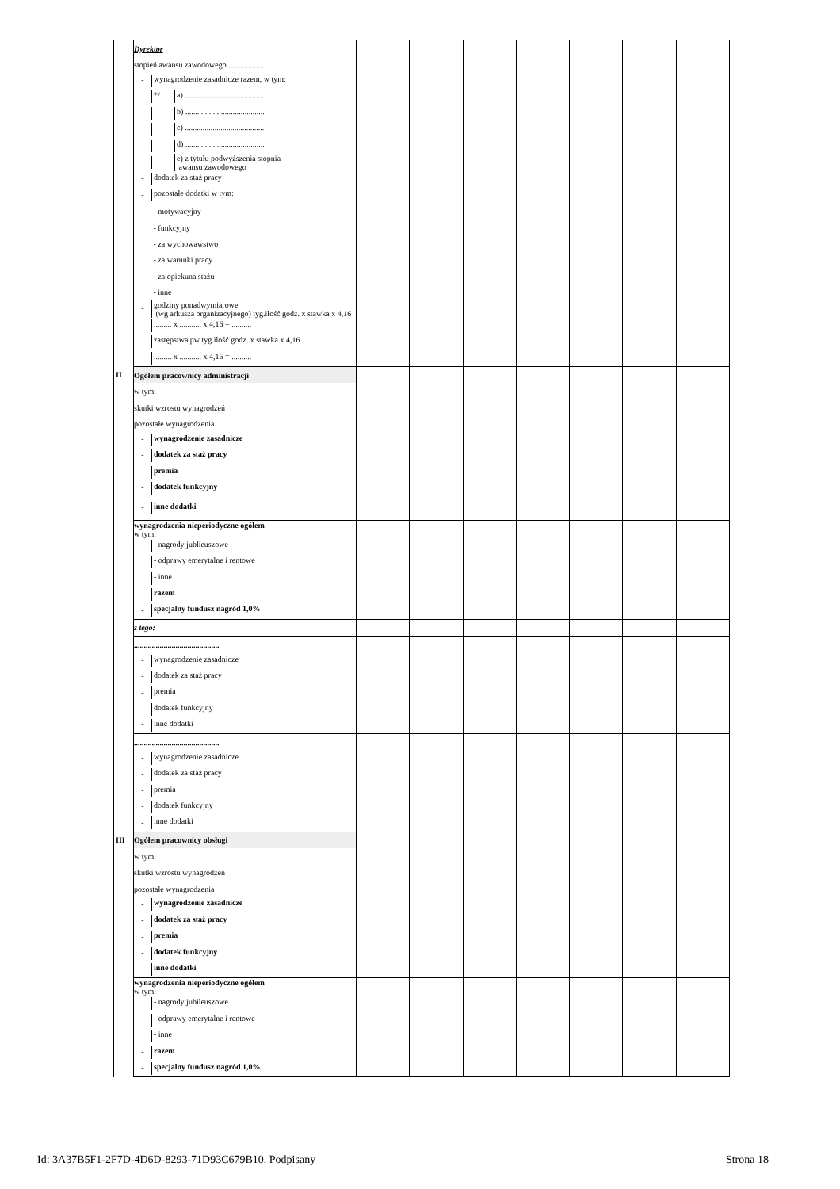| | Dyrektor | | | | | | | |
| | stopień awansu zawodowego .................. | | | | | | | |
| | - wynagrodzenie zasadnicze razem, w tym: | | | | | | | |
| | */ a) ........................................ | | | | | | | |
| | b) ........................................ | | | | | | | |
| | c) ........................................ | | | | | | | |
| | d) ........................................ | | | | | | | |
| | e) z tytułu podwyższenia stopnia awansu zawodowego | | | | | | | |
| | - dodatek za staż pracy | | | | | | | |
| | - pozostałe dodatki w tym: | | | | | | | |
| | - motywacyjny | | | | | | | |
| | - funkcyjny | | | | | | | |
| | - za wychowawstwo | | | | | | | |
| | - za warunki pracy | | | | | | | |
| | - za opiekuna stażu | | | | | | | |
| | - inne | | | | | | | |
| | - godziny ponadwymiarowe (wg arkusza organizacyjnego) tyg.ilość godz. x stawka x 4,16 | | | | | | | |
| | ......... x ........... x 4,16 = .......... | | | | | | | |
| | - zastępstwa pw tyg.ilość godz. x stawka x 4,16 | | | | | | | |
| | ......... x ........... x 4,16 = .......... | | | | | | | |
| II | Ogółem pracownicy administracji | | | | | | | |
| | w tym: | | | | | | | |
| | skutki wzrostu wynagrodzeń | | | | | | | |
| | pozostałe wynagrodzenia | | | | | | | |
| | - wynagrodzenie zasadnicze | | | | | | | |
| | - dodatek za staż pracy | | | | | | | |
| | - premia | | | | | | | |
| | - dodatek funkcyjny | | | | | | | |
| | - inne dodatki | | | | | | | |
| | wynagrodzenia nieperiodyczne ogółem w tym: | | | | | | | |
| | - nagrody jublieuszowe | | | | | | | |
| | - odprawy emerytalne i rentowe | | | | | | | |
| | - inne | | | | | | | |
| | - razem | | | | | | | |
| | - specjalny fundusz nagród 1,0% | | | | | | | |
| | z tego: | | | | | | | |
| | ........................................... | | | | | | | |
| | - wynagrodzenie zasadnicze | | | | | | | |
| | - dodatek za staż pracy | | | | | | | |
| | - premia | | | | | | | |
| | - dodatek funkcyjny | | | | | | | |
| | - inne dodatki | | | | | | | |
| | ........................................... | | | | | | | |
| | - wynagrodzenie zasadnicze | | | | | | | |
| | - dodatek za staż pracy | | | | | | | |
| | - premia | | | | | | | |
| | - dodatek funkcyjny | | | | | | | |
| | - inne dodatki | | | | | | | |
| III | Ogółem pracownicy obsługi | | | | | | | |
| | w tym: | | | | | | | |
| | skutki wzrostu wynagrodzeń | | | | | | | |
| | pozostałe wynagrodzenia | | | | | | | |
| | - wynagrodzenie zasadnicze | | | | | | | |
| | - dodatek za staż pracy | | | | | | | |
| | - premia | | | | | | | |
| | - dodatek funkcyjny | | | | | | | |
| | - inne dodatki | | | | | | | |
| | wynagrodzenia nieperiodyczne ogółem w tym: | | | | | | | |
| | - nagrody jubileuszowe | | | | | | | |
| | - odprawy emerytalne i rentowe | | | | | | | |
| | - inne | | | | | | | |
| | - razem | | | | | | | |
| | - specjalny fundusz nagród 1,0% | | | | | | | |
Id: 3A37B5F1-2F7D-4D6D-8293-71D93C679B10. Podpisany Strona 18